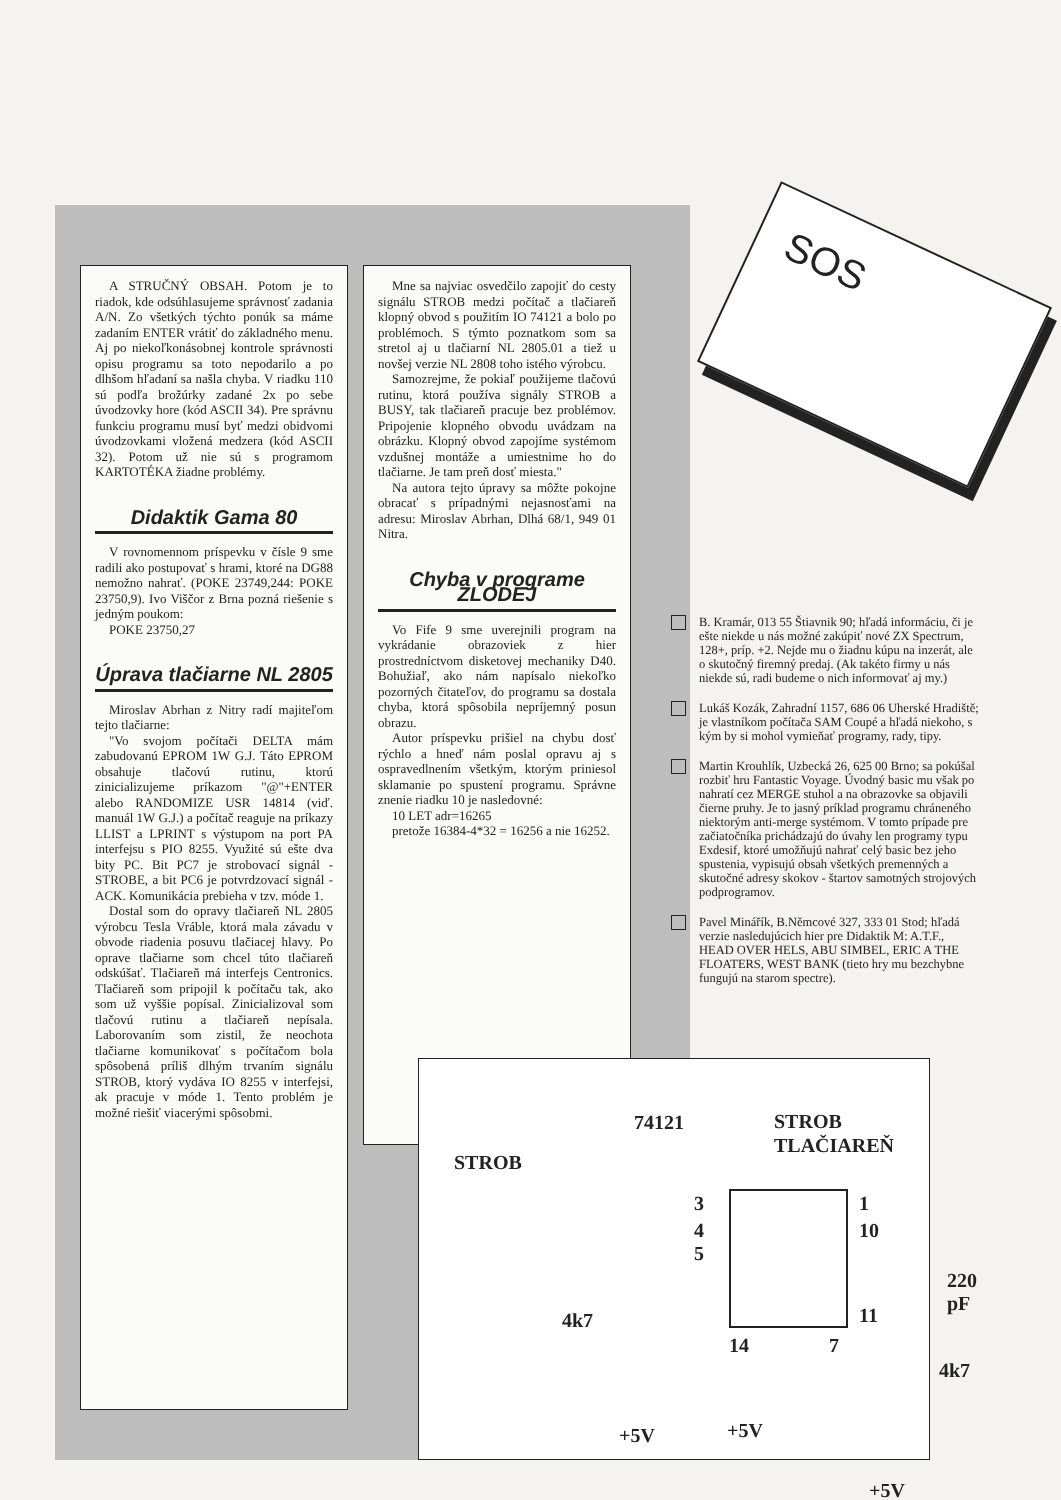SOS
A STRUČNÝ OBSAH. Potom je to riadok, kde odsúhlasujeme správnosť zadania A/N. Zo všetkých týchto ponúk sa máme zadaním ENTER vrátiť do základného menu. Aj po niekoľkonásobnej kontrole správnosti opisu programu sa toto nepodarilo a po dlhšom hľadaní sa našla chyba. V riadku 110 sú podľa brožúrky zadané 2x po sebe úvodzovky hore (kód ASCII 34). Pre správnu funkciu programu musí byť medzi obidvomi úvodzovkami vložená medzera (kód ASCII 32). Potom už nie sú s programom KARTOTÉKA žiadne problémy.
Didaktik Gama 80
V rovnomennom príspevku v čísle 9 sme radili ako postupovať s hrami, ktoré na DG88 nemožno nahrať. (POKE 23749,244: POKE 23750,9). Ivo Viščor z Brna pozná riešenie s jedným poukom:
POKE 23750,27
Úprava tlačiarne NL 2805
Miroslav Abrhan z Nitry radí majiteľom tejto tlačiarne:
"Vo svojom počítači DELTA mám zabudovanú EPROM 1W G.J. Táto EPROM obsahuje tlačovú rutinu, ktorú zinicializujeme príkazom "@"+ENTER alebo RANDOMIZE USR 14814 (viď. manuál 1W G.J.) a počítač reaguje na príkazy LLIST a LPRINT s výstupom na port PA interfejsu s PIO 8255. Využité sú ešte dva bity PC. Bit PC7 je strobovací signál - STROBE, a bit PC6 je potvrdzovací signál - ACK. Komunikácia prebieha v tzv. móde 1.
Dostal som do opravy tlačiareň NL 2805 výrobcu Tesla Vráble, ktorá mala závadu v obvode riadenia posuvu tlačiacej hlavy. Po oprave tlačiarne som chcel túto tlačiareň odskúšať. Tlačiareň má interfejs Centronics. Tlačiareň som pripojil k počítaču tak, ako som už vyššie popísal. Zinicializoval som tlačovú rutinu a tlačiareň nepísala. Laborovaním som zistil, že neochota tlačiarne komunikovať s počítačom bola spôsobená príliš dlhým trvaním signálu STROB, ktorý vydáva IO 8255 v interfejsi, ak pracuje v móde 1. Tento problém je možné riešiť viacerými spôsobmi.
Mne sa najviac osvedčilo zapojiť do cesty signálu STROB medzi počítač a tlačiareň klopný obvod s použitím IO 74121 a bolo po problémoch. S týmto poznatkom som sa stretol aj u tlačiarní NL 2805.01 a tiež u novšej verzie NL 2808 toho istého výrobcu.
Samozrejme, že pokiaľ použijeme tlačovú rutinu, ktorá používa signály STROB a BUSY, tak tlačiareň pracuje bez problémov. Pripojenie klopného obvodu uvádzam na obrázku. Klopný obvod zapojíme systémom vzdušnej montáže a umiestnime ho do tlačiarne. Je tam preň dosť miesta."
Na autora tejto úpravy sa môžte pokojne obracať s prípadnými nejasnosťami na adresu: Miroslav Abrhan, Dlhá 68/1, 949 01 Nitra.
Chyba v programe ZLODEJ
Vo Fife 9 sme uverejnili program na vykrádanie obrazoviek z hier prostredníctvom disketovej mechaniky D40. Bohužiaľ, ako nám napísalo niekoľko pozorných čitateľov, do programu sa dostala chyba, ktorá spôsobila nepríjemný posun obrazu.
Autor príspevku prišiel na chybu dosť rýchlo a hneď nám poslal opravu aj s ospravedlnením všetkým, ktorým priniesol sklamanie po spustení programu. Správne znenie riadku 10 je nasledovné:
10 LET adr=16265
pretože 16384-4*32 = 16256 a nie 16252.
B. Kramár, 013 55 Štiavnik 90; hľadá informáciu, či je ešte niekde u nás možné zakúpiť nové ZX Spectrum, 128+, príp. +2. Nejde mu o žiadnu kúpu na inzerát, ale o skutočný firemný predaj. (Ak takéto firmy u nás niekde sú, radi budeme o nich informovať aj my.)
Lukáš Kozák, Zahradní 1157, 686 06 Uherské Hradiště; je vlastníkom počítača SAM Coupé a hľadá niekoho, s kým by si mohol vymieňať programy, rady, tipy.
Martin Krouhlík, Uzbecká 26, 625 00 Brno; sa pokúšal rozbiť hru Fantastic Voyage. Úvodný basic mu však po nahratí cez MERGE stuhol a na obrazovke sa objavili čierne pruhy. Je to jasný príklad programu chráneného niektorým anti-merge systémom. V tomto prípade pre začiatočníka prichádzajú do úvahy len programy typu Exdesif, ktoré umožňujú nahrať celý basic bez jeho spustenia, vypisujú obsah všetkých premenných a skutočné adresy skokov - štartov samotných strojových podprogramov.
Pavel Minářík, B.Němcové 327, 333 01 Stod; hľadá verzie nasledujúcich hier pre Didaktik M: A.T.F., HEAD OVER HELS, ABU SIMBEL, ERIC A THE FLOATERS, WEST BANK (tieto hry mu bezchybne fungujú na starom spectre).
74121
STROB
STROB
TLAČIAREŇ
3
4
5
1
10
11
220 pF
4k7
14 7
4k7
+5V +5V
+5V